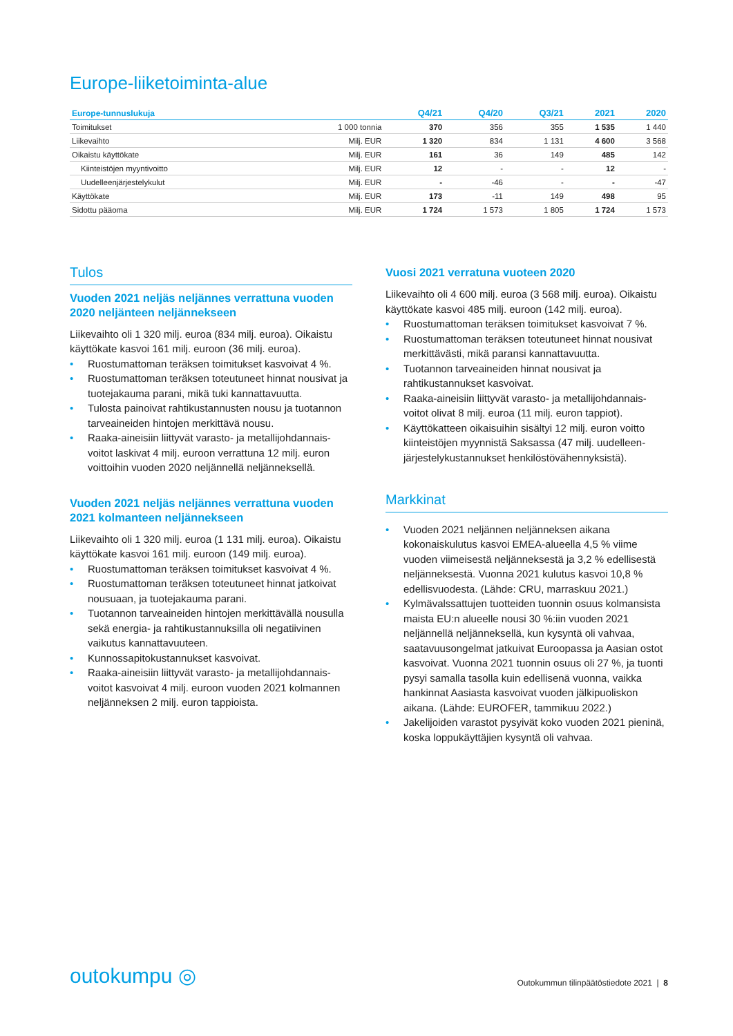Europe-liiketoiminta-alue
| Europe-tunnuslukuja | | Q4/21 | Q4/20 | Q3/21 | 2021 | 2020 |
| --- | --- | --- | --- | --- | --- | --- |
| Toimitukset | 1 000 tonnia | 370 | 356 | 355 | 1 535 | 1 440 |
| Liikevaihto | Milj. EUR | 1 320 | 834 | 1 131 | 4 600 | 3 568 |
| Oikaistu käyttökate | Milj. EUR | 161 | 36 | 149 | 485 | 142 |
| Kiinteistöjen myyntivoitto | Milj. EUR | 12 | - | - | 12 | - |
| Uudelleenjärjestelykulut | Milj. EUR | - | -46 | - | - | -47 |
| Käyttökate | Milj. EUR | 173 | -11 | 149 | 498 | 95 |
| Sidottu pääoma | Milj. EUR | 1 724 | 1 573 | 1 805 | 1 724 | 1 573 |
Tulos
Vuoden 2021 neljäs neljännes verrattuna vuoden 2020 neljänteen neljännekseen
Liikevaihto oli 1 320 milj. euroa (834 milj. euroa). Oikaistu käyttökate kasvoi 161 milj. euroon (36 milj. euroa).
• Ruostumattoman teräksen toimitukset kasvoivat 4 %.
• Ruostumattoman teräksen toteutuneet hinnat nousivat ja tuotejakauma parani, mikä tuki kannattavuutta.
• Tulosta painoivat rahtikustannusten nousu ja tuotannon tarveaineiden hintojen merkittävä nousu.
• Raaka-aineisiin liittyvät varasto- ja metallijohdannais-voitot laskivat 4 milj. euroon verrattuna 12 milj. euron voittoihin vuoden 2020 neljännellä neljänneksellä.
Vuoden 2021 neljäs neljännes verrattuna vuoden 2021 kolmanteen neljännekseen
Liikevaihto oli 1 320 milj. euroa (1 131 milj. euroa). Oikaistu käyttökate kasvoi 161 milj. euroon (149 milj. euroa).
• Ruostumattoman teräksen toimitukset kasvoivat 4 %.
• Ruostumattoman teräksen toteutuneet hinnat jatkoivat nousuaan, ja tuotejakauma parani.
• Tuotannon tarveaineiden hintojen merkittävällä nousulla sekä energia- ja rahtikustannuksilla oli negatiivinen vaikutus kannattavuuteen.
• Kunnossapitokustannukset kasvoivat.
• Raaka-aineisiin liittyvät varasto- ja metallijohdannais-voitot kasvoivat 4 milj. euroon vuoden 2021 kolmannen neljänneksen 2 milj. euron tappioista.
Vuosi 2021 verratuna vuoteen 2020
Liikevaihto oli 4 600 milj. euroa (3 568 milj. euroa). Oikaistu käyttökate kasvoi 485 milj. euroon (142 milj. euroa).
• Ruostumattoman teräksen toimitukset kasvoivat 7 %.
• Ruostumattoman teräksen toteutuneet hinnat nousivat merkittävästi, mikä paransi kannattavuutta.
• Tuotannon tarveaineiden hinnat nousivat ja rahtikustannukset kasvoivat.
• Raaka-aineisiin liittyvät varasto- ja metallijohdannais-voitot olivat 8 milj. euroa (11 milj. euron tappiot).
• Käyttökatteen oikaisuihin sisältyi 12 milj. euron voitto kiinteistöjen myynnistä Saksassa (47 milj. uudelleen-järjestelykustannukset henkilöstövähennyksistä).
Markkinat
• Vuoden 2021 neljännen neljänneksen aikana kokonaiskulutus kasvoi EMEA-alueella 4,5 % viime vuoden viimeisestä neljänneksestä ja 3,2 % edellisestä neljänneksestä. Vuonna 2021 kulutus kasvoi 10,8 % edellisvuodesta. (Lähde: CRU, marraskuu 2021.)
• Kylmävalssattujen tuotteiden tuonnin osuus kolmansista maista EU:n alueelle nousi 30 %:iin vuoden 2021 neljännellä neljänneksellä, kun kysyntä oli vahvaa, saatavuusongelmat jatkuivat Euroopassa ja Aasian ostot kasvoivat. Vuonna 2021 tuonnin osuus oli 27 %, ja tuonti pysyi samalla tasolla kuin edellisenä vuonna, vaikka hankinnat Aasiasta kasvoivat vuoden jälkipuoliskon aikana. (Lähde: EUROFER, tammikuu 2022.)
• Jakelijoiden varastot pysyivät koko vuoden 2021 pieninä, koska loppukäyttäjien kysyntä oli vahvaa.
outokumpu ◎
Outokummun tilinpäätöstiedote 2021 | 8